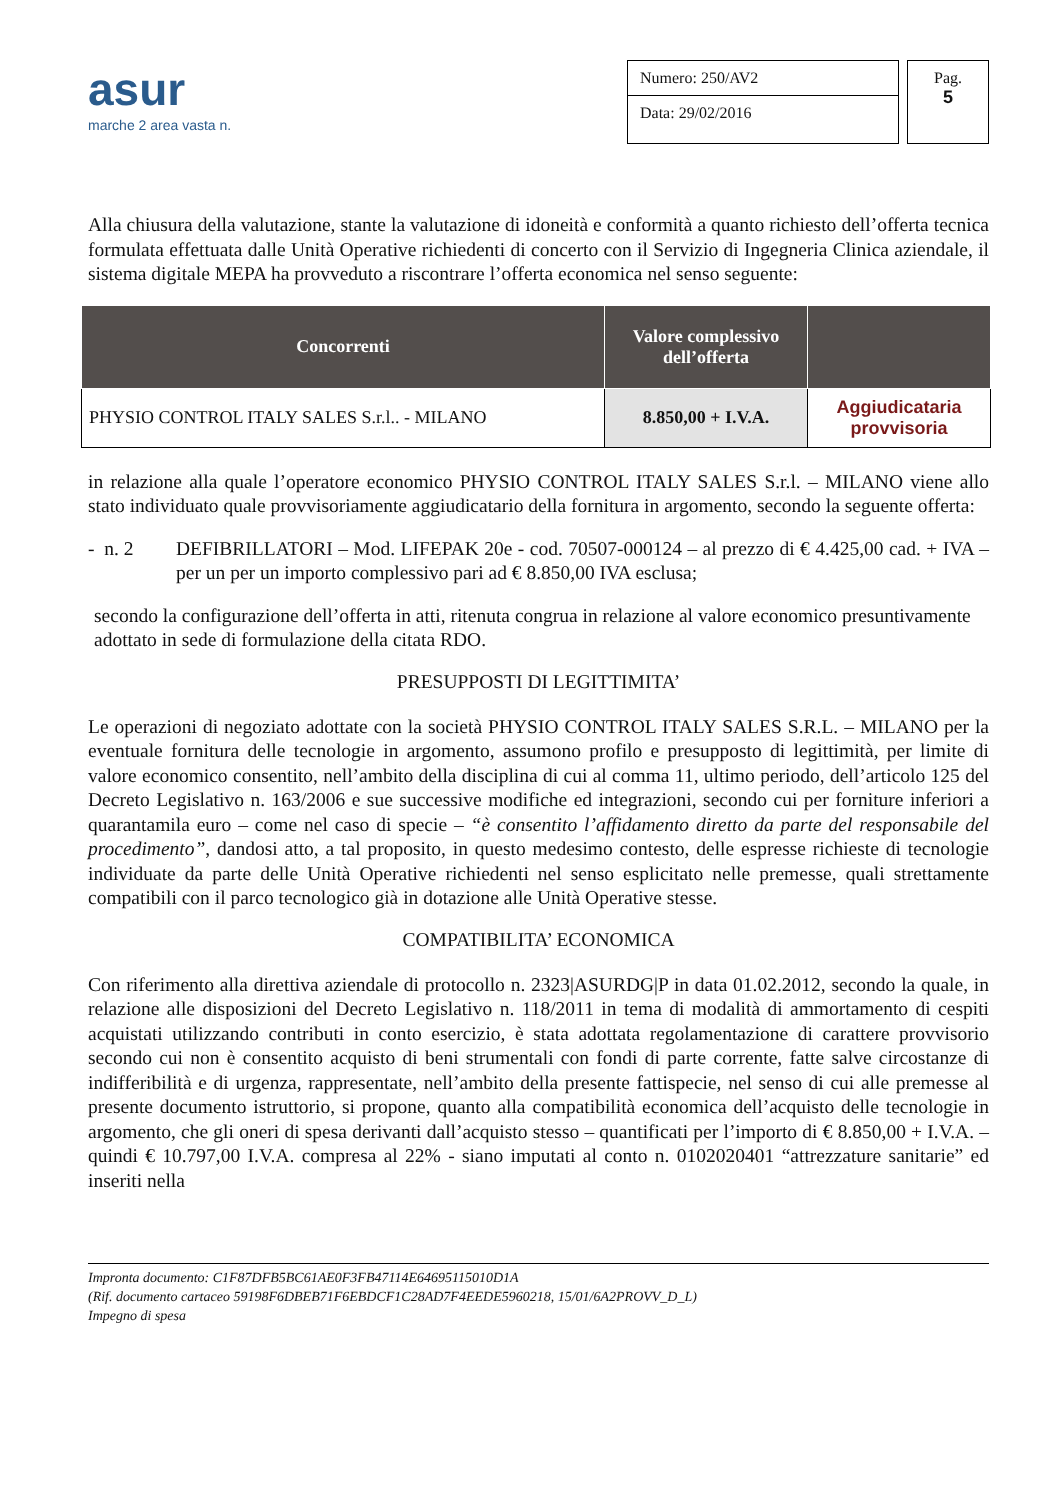asur
marche 2 area vasta n.
Numero: 250/AV2
Data: 29/02/2016
Pag.
5
Alla chiusura della valutazione, stante la valutazione di idoneità e conformità a quanto richiesto dell’offerta tecnica formulata effettuata dalle Unità Operative richiedenti di concerto con il Servizio di Ingegneria Clinica aziendale, il sistema digitale MEPA ha provveduto a riscontrare l’offerta economica nel senso seguente:
| Concorrenti | Valore complessivo dell’offerta | |
| --- | --- | --- |
| PHYSIO CONTROL ITALY SALES S.r.l.. - MILANO | 8.850,00 + I.V.A. | Aggiudicataria provvisoria |
in relazione alla quale l’operatore economico PHYSIO CONTROL ITALY SALES S.r.l. – MILANO viene allo stato individuato quale provvisoriamente aggiudicatario della fornitura in argomento, secondo la seguente offerta:
- n. 2 DEFIBRILLATORI – Mod. LIFEPAK 20e - cod. 70507-000124 – al prezzo di € 4.425,00 cad. + IVA – per un per un importo complessivo pari ad € 8.850,00 IVA esclusa;
secondo la configurazione dell’offerta in atti, ritenuta congrua in relazione al valore economico presuntivamente adottato in sede di formulazione della citata RDO.
PRESUPPOSTI DI LEGITTIMITA’
Le operazioni di negoziato adottate con la società PHYSIO CONTROL ITALY SALES S.R.L. – MILANO per la eventuale fornitura delle tecnologie in argomento, assumono profilo e presupposto di legittimità, per limite di valore economico consentito, nell’ambito della disciplina di cui al comma 11, ultimo periodo, dell’articolo 125 del Decreto Legislativo n. 163/2006 e sue successive modifiche ed integrazioni, secondo cui per forniture inferiori a quarantamila euro – come nel caso di specie – “è consentito l’affidamento diretto da parte del responsabile del procedimento”, dandosi atto, a tal proposito, in questo medesimo contesto, delle espresse richieste di tecnologie individuate da parte delle Unità Operative richiedenti nel senso esplicitato nelle premesse, quali strettamente compatibili con il parco tecnologico già in dotazione alle Unità Operative stesse.
COMPATIBILITA’ ECONOMICA
Con riferimento alla direttiva aziendale di protocollo n. 2323|ASURDG|P in data 01.02.2012, secondo la quale, in relazione alle disposizioni del Decreto Legislativo n. 118/2011 in tema di modalità di ammortamento di cespiti acquistati utilizzando contributi in conto esercizio, è stata adottata regolamentazione di carattere provvisorio secondo cui non è consentito acquisto di beni strumentali con fondi di parte corrente, fatte salve circostanze di indifferibilità e di urgenza, rappresentate, nell’ambito della presente fattispecie, nel senso di cui alle premesse al presente documento istruttorio, si propone, quanto alla compatibilità economica dell’acquisto delle tecnologie in argomento, che gli oneri di spesa derivanti dall’acquisto stesso – quantificati per l’importo di € 8.850,00 + I.V.A. – quindi € 10.797,00 I.V.A. compresa al 22% - siano imputati al conto n. 0102020401 “attrezzature sanitarie” ed inseriti nella
Impronta documento: C1F87DFB5BC61AE0F3FB47114E64695115010D1A
(Rif. documento cartaceo 59198F6DBEB71F6EBDCF1C28AD7F4EEDE5960218, 15/01/6A2PROVV_D_L)
Impegno di spesa